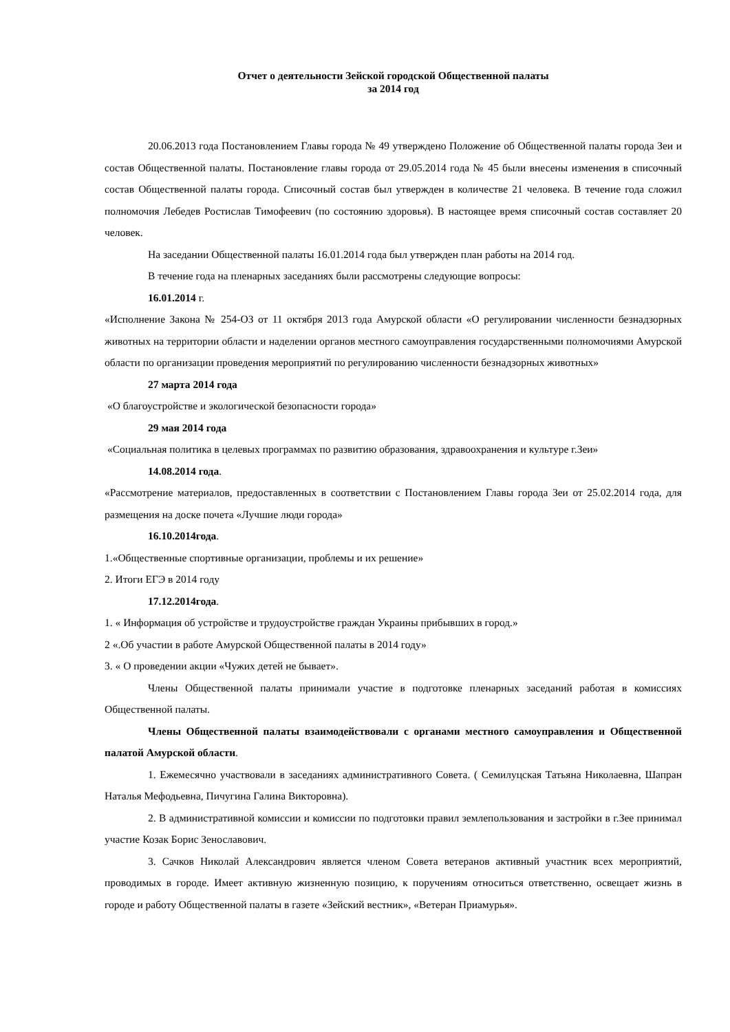Отчет о деятельности Зейской городской Общественной палаты
за 2014 год
20.06.2013 года Постановлением Главы города № 49 утверждено Положение об Общественной палаты города Зеи и состав Общественной палаты. Постановление главы города от 29.05.2014 года № 45 были внесены изменения в списочный состав Общественной палаты города. Списочный состав был утвержден в количестве 21 человека. В течение года сложил полномочия Лебедев Ростислав Тимофеевич (по состоянию здоровья). В настоящее время списочный состав составляет 20 человек.
На заседании Общественной палаты 16.01.2014 года был утвержден план работы на 2014 год.
В течение года на пленарных заседаниях были рассмотрены следующие вопросы:
16.01.2014 г.
«Исполнение Закона № 254-ОЗ от 11 октября 2013 года Амурской области «О регулировании численности безнадзорных животных на территории области и наделении органов местного самоуправления государственными полномочиями Амурской области по организации проведения мероприятий по регулированию численности безнадзорных животных»
27 марта 2014 года
«О благоустройстве и экологической безопасности города»
29 мая 2014 года
«Социальная политика в целевых программах по развитию образования, здравоохранения и культуре г.Зеи»
14.08.2014 года.
«Рассмотрение материалов, предоставленных в соответствии с Постановлением Главы города Зеи от 25.02.2014 года, для размещения на доске почета «Лучшие люди города»
16.10.2014года.
1.«Общественные спортивные организации, проблемы и их решение»
2. Итоги ЕГЭ в 2014 году
17.12.2014года.
1. « Информация об устройстве и трудоустройстве граждан Украины прибывших в город.»
2 «.Об участии в работе Амурской Общественной палаты в 2014 году»
3. « О проведении акции «Чужих детей не бывает».
Члены Общественной палаты принимали участие в подготовке пленарных заседаний работая в комиссиях Общественной палаты.
Члены Общественной палаты взаимодействовали с органами местного самоуправления и Общественной палатой Амурской области.
1. Ежемесячно участвовали в заседаниях административного Совета. ( Семилуцская Татьяна Николаевна, Шапран Наталья Мефодьевна, Пичугина Галина Викторовна).
2. В административной комиссии и комиссии по подготовки правил землепользования и застройки в г.Зее принимал участие Козак Борис Зенославович.
3. Сачков Николай Александрович является членом Совета ветеранов активный участник всех мероприятий, проводимых в городе. Имеет активную жизненную позицию, к поручениям относиться ответственно, освещает жизнь в городе и работу Общественной палаты в газете «Зейский вестник», «Ветеран Приамурья».